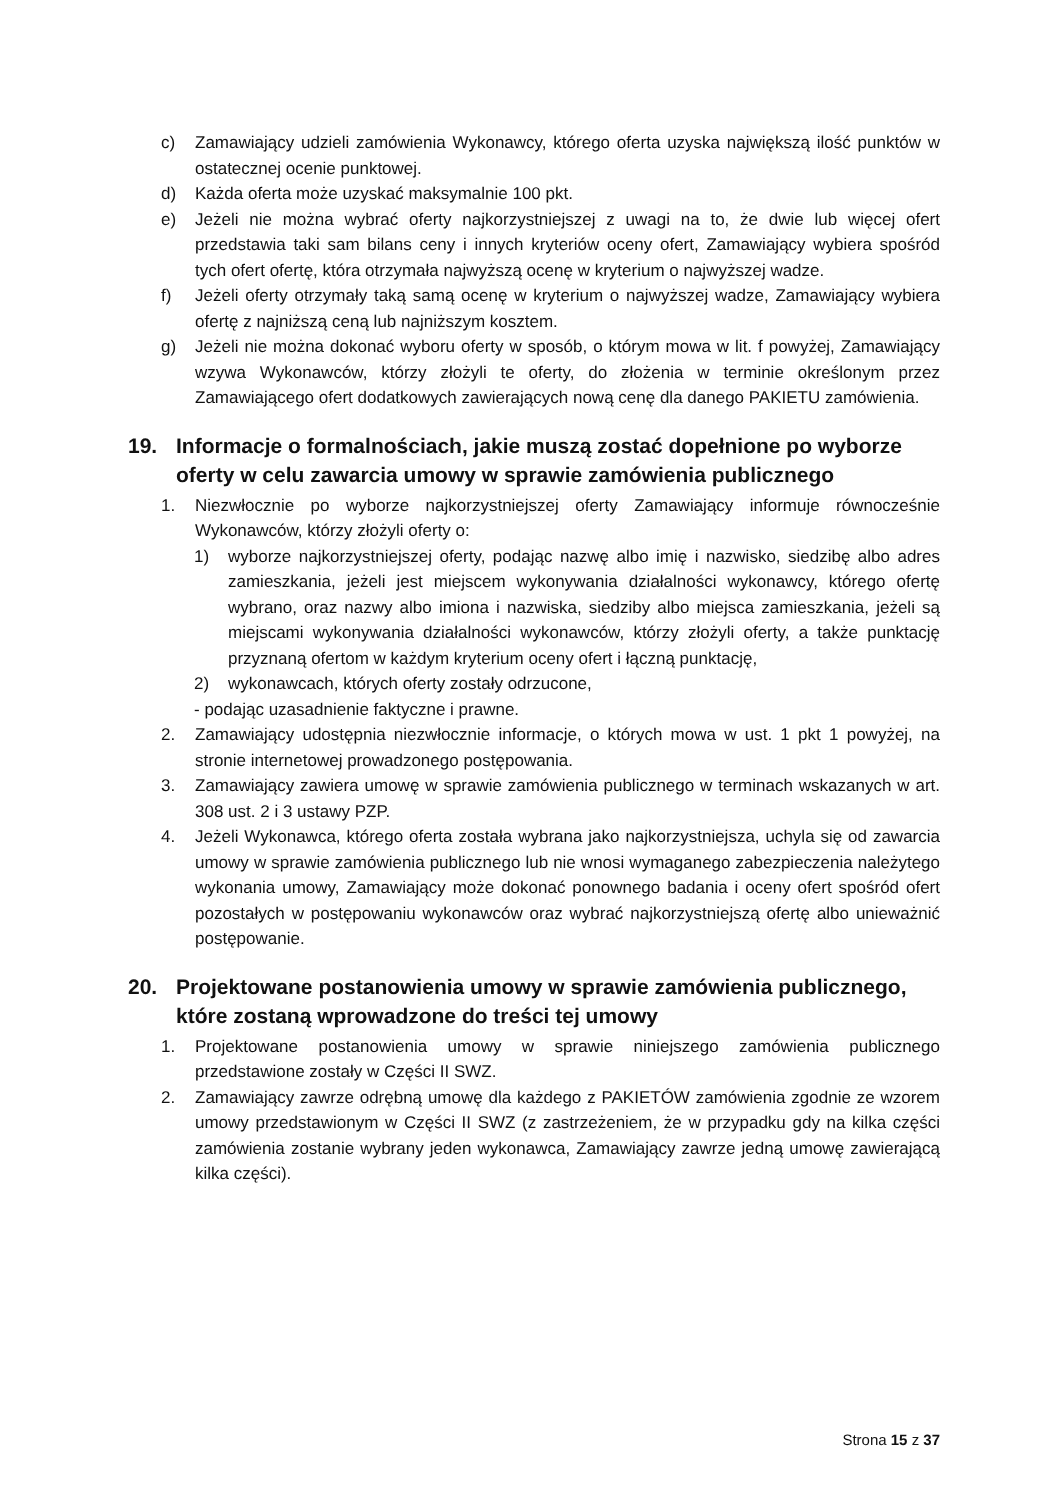c) Zamawiający udzieli zamówienia Wykonawcy, którego oferta uzyska największą ilość punktów w ostatecznej ocenie punktowej.
d) Każda oferta może uzyskać maksymalnie 100 pkt.
e) Jeżeli nie można wybrać oferty najkorzystniejszej z uwagi na to, że dwie lub więcej ofert przedstawia taki sam bilans ceny i innych kryteriów oceny ofert, Zamawiający wybiera spośród tych ofert ofertę, która otrzymała najwyższą ocenę w kryterium o najwyższej wadze.
f) Jeżeli oferty otrzymały taką samą ocenę w kryterium o najwyższej wadze, Zamawiający wybiera ofertę z najniższą ceną lub najniższym kosztem.
g) Jeżeli nie można dokonać wyboru oferty w sposób, o którym mowa w lit. f powyżej, Zamawiający wzywa Wykonawców, którzy złożyli te oferty, do złożenia w terminie określonym przez Zamawiającego ofert dodatkowych zawierających nową cenę dla danego PAKIETU zamówienia.
19. Informacje o formalnościach, jakie muszą zostać dopełnione po wyborze oferty w celu zawarcia umowy w sprawie zamówienia publicznego
1. Niezwłocznie po wyborze najkorzystniejszej oferty Zamawiający informuje równocześnie Wykonawców, którzy złożyli oferty o:
1) wyborze najkorzystniejszej oferty, podając nazwę albo imię i nazwisko, siedzibę albo adres zamieszkania, jeżeli jest miejscem wykonywania działalności wykonawcy, którego ofertę wybrano, oraz nazwy albo imiona i nazwiska, siedziby albo miejsca zamieszkania, jeżeli są miejscami wykonywania działalności wykonawców, którzy złożyli oferty, a także punktację przyznaną ofertom w każdym kryterium oceny ofert i łączną punktację,
2) wykonawcach, których oferty zostały odrzucone,
- podając uzasadnienie faktyczne i prawne.
2. Zamawiający udostępnia niezwłocznie informacje, o których mowa w ust. 1 pkt 1 powyżej, na stronie internetowej prowadzonego postępowania.
3. Zamawiający zawiera umowę w sprawie zamówienia publicznego w terminach wskazanych w art. 308 ust. 2 i 3 ustawy PZP.
4. Jeżeli Wykonawca, którego oferta została wybrana jako najkorzystniejsza, uchyla się od zawarcia umowy w sprawie zamówienia publicznego lub nie wnosi wymaganego zabezpieczenia należytego wykonania umowy, Zamawiający może dokonać ponownego badania i oceny ofert spośród ofert pozostałych w postępowaniu wykonawców oraz wybrać najkorzystniejszą ofertę albo unieważnić postępowanie.
20. Projektowane postanowienia umowy w sprawie zamówienia publicznego, które zostaną wprowadzone do treści tej umowy
1. Projektowane postanowienia umowy w sprawie niniejszego zamówienia publicznego przedstawione zostały w Części II SWZ.
2. Zamawiający zawrze odrębną umowę dla każdego z PAKIETÓW zamówienia zgodnie ze wzorem umowy przedstawionym w Części II SWZ (z zastrzeżeniem, że w przypadku gdy na kilka części zamówienia zostanie wybrany jeden wykonawca, Zamawiający zawrze jedną umowę zawierającą kilka części).
Strona 15 z 37